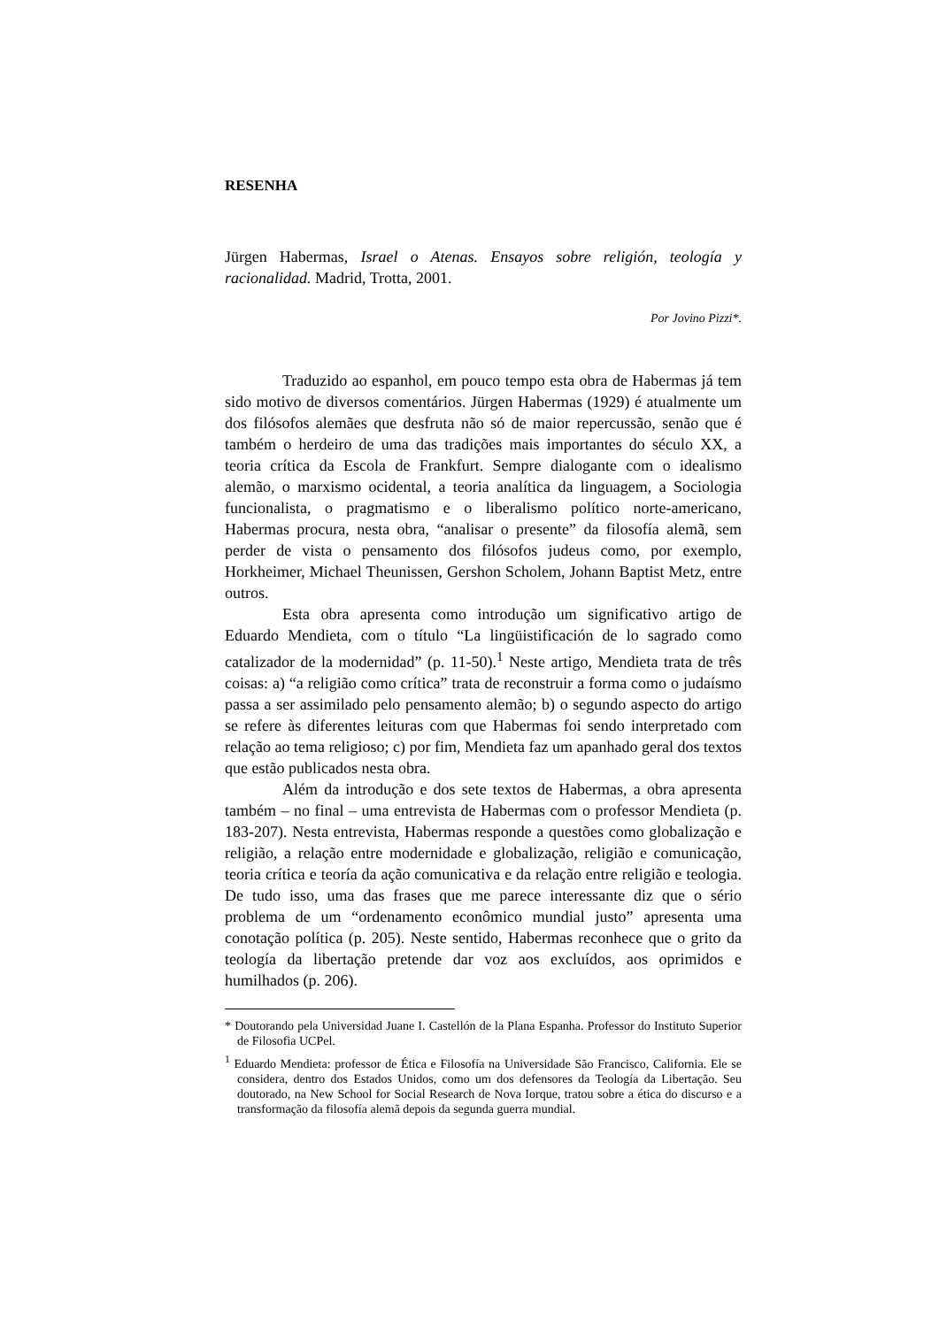RESENHA
Jürgen Habermas, Israel o Atenas. Ensayos sobre religión, teología y racionalidad. Madrid, Trotta, 2001.
Por Jovino Pizzi*.
Traduzido ao espanhol, em pouco tempo esta obra de Habermas já tem sido motivo de diversos comentários. Jürgen Habermas (1929) é atualmente um dos filósofos alemães que desfruta não só de maior repercussão, senão que é também o herdeiro de uma das tradições mais importantes do século XX, a teoria crítica da Escola de Frankfurt. Sempre dialogante com o idealismo alemão, o marxismo ocidental, a teoria analítica da linguagem, a Sociologia funcionalista, o pragmatismo e o liberalismo político norte-americano, Habermas procura, nesta obra, “analisar o presente” da filosofía alemã, sem perder de vista o pensamento dos filósofos judeus como, por exemplo, Horkheimer, Michael Theunissen, Gershon Scholem, Johann Baptist Metz, entre outros.
Esta obra apresenta como introdução um significativo artigo de Eduardo Mendieta, com o título “La lingüistificación de lo sagrado como catalizador de la modernidad” (p. 11-50).<sup>1</sup> Neste artigo, Mendieta trata de três coisas: a) “a religião como crítica” trata de reconstruir a forma como o judaísmo passa a ser assimilado pelo pensamento alemão; b) o segundo aspecto do artigo se refere às diferentes leituras com que Habermas foi sendo interpretado com relação ao tema religioso; c) por fim, Mendieta faz um apanhado geral dos textos que estão publicados nesta obra.
Além da introdução e dos sete textos de Habermas, a obra apresenta também – no final – uma entrevista de Habermas com o professor Mendieta (p. 183-207). Nesta entrevista, Habermas responde a questões como globalização e religião, a relação entre modernidade e globalização, religião e comunicação, teoria crítica e teoría da ação comunicativa e da relação entre religião e teologia. De tudo isso, uma das frases que me parece interessante diz que o sério problema de um “ordenamento econômico mundial justo” apresenta uma conotação política (p. 205). Neste sentido, Habermas reconhece que o grito da teología da libertação pretende dar voz aos excluídos, aos oprimidos e humilhados (p. 206).
* Doutorando pela Universidad Juane I. Castellón de la Plana Espanha. Professor do Instituto Superior de Filosofia UCPel.
<sup>1</sup> Eduardo Mendieta: professor de Ética e Filosofía na Universidade São Francisco, California. Ele se considera, dentro dos Estados Unidos, como um dos defensores da Teología da Libertação. Seu doutorado, na New School for Social Research de Nova Iorque, tratou sobre a ética do discurso e a transformação da filosofía alemã depois da segunda guerra mundial.